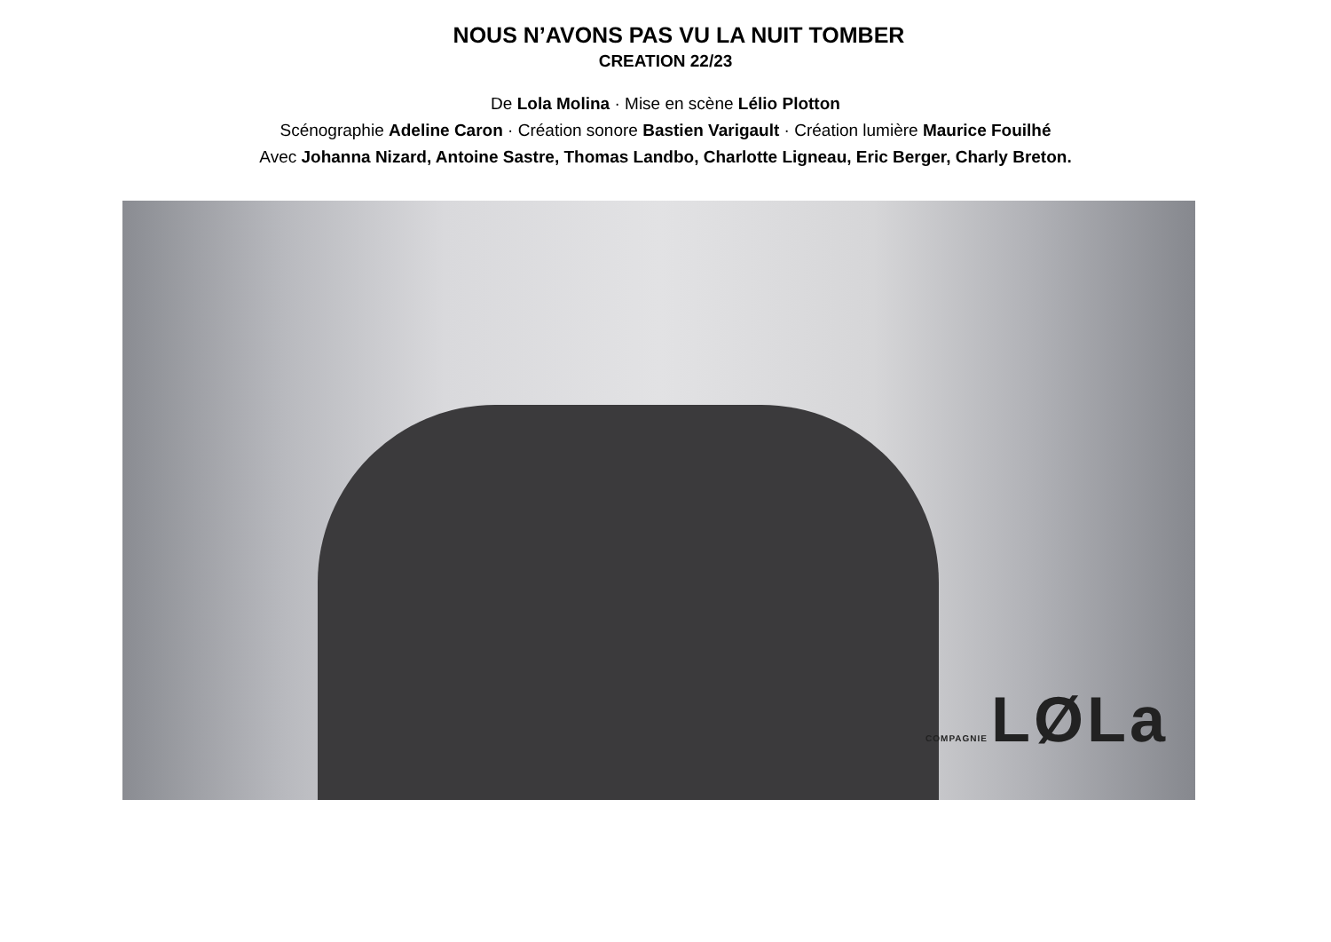NOUS N’AVONS PAS VU LA NUIT TOMBER
CREATION 22/23
De Lola Molina · Mise en scène Lélio Plotton
Scénographie Adeline Caron · Création sonore Bastien Varigault · Création lumière Maurice Fouilhé
Avec Johanna Nizard, Antoine Sastre, Thomas Landbo, Charlotte Ligneau, Eric Berger, Charly Breton.
COMPAGNIE LØLa